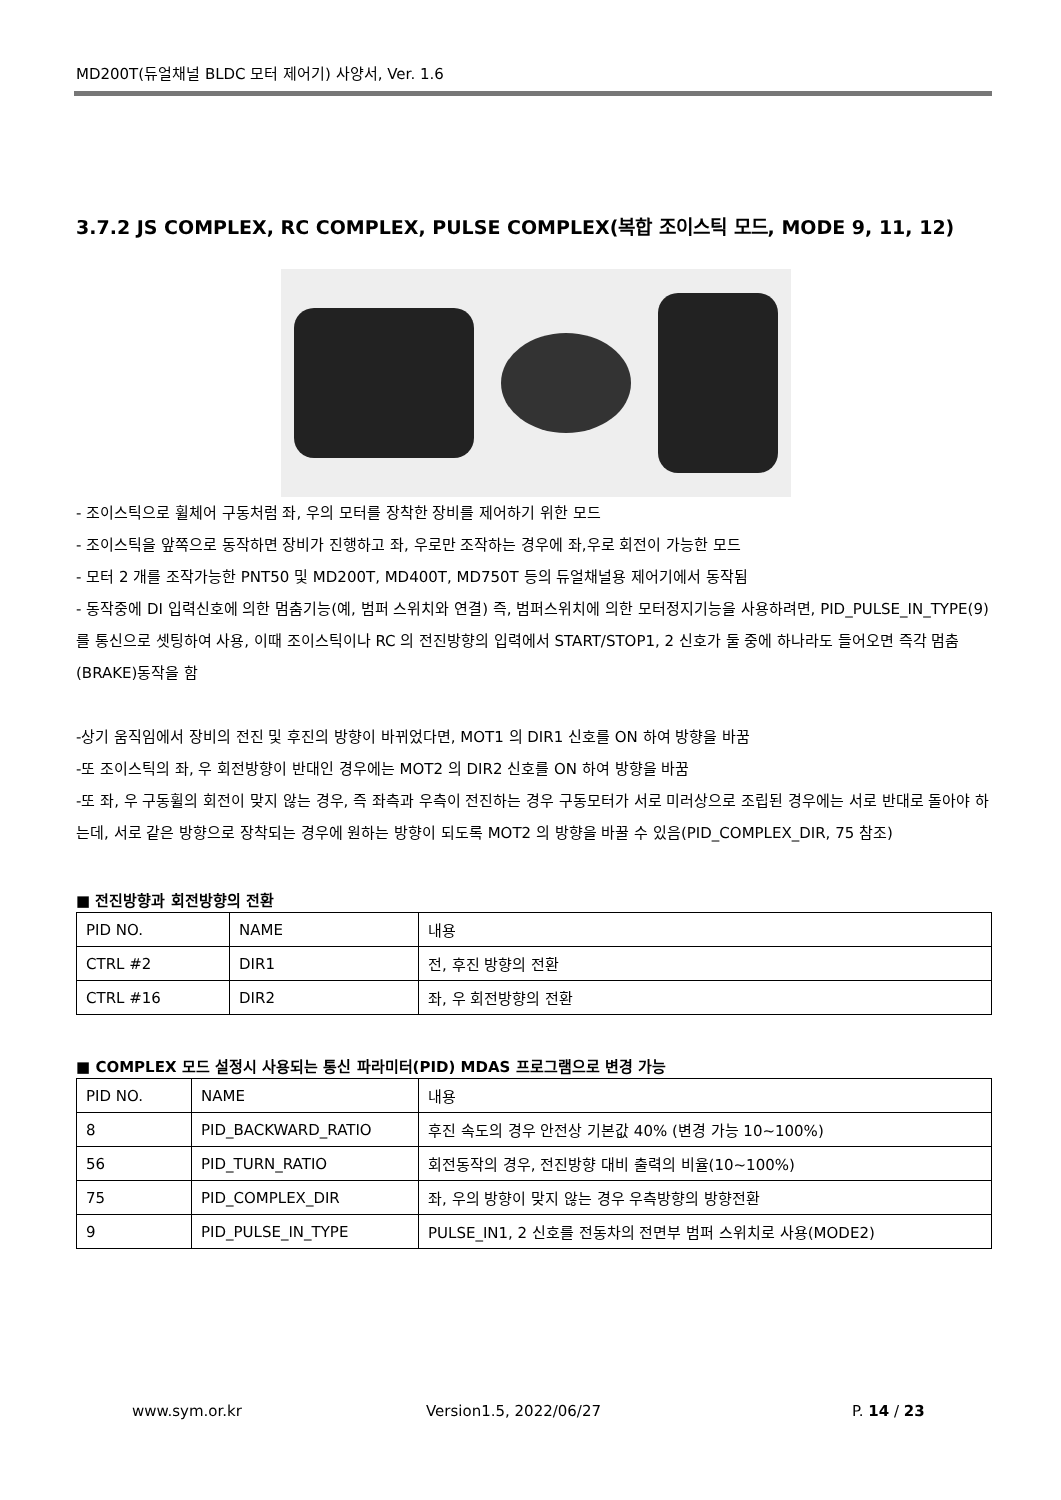MD200T(듀얼채널 BLDC 모터 제어기) 사양서, Ver. 1.6
3.7.2 JS COMPLEX, RC COMPLEX, PULSE COMPLEX(복합 조이스틱 모드, MODE 9, 11, 12)
- 조이스틱으로 휠체어 구동처럼 좌, 우의 모터를 장착한 장비를 제어하기 위한 모드
- 조이스틱을 앞쪽으로 동작하면 장비가 진행하고 좌, 우로만 조작하는 경우에 좌,우로 회전이 가능한 모드
- 모터 2 개를 조작가능한 PNT50 및 MD200T, MD400T, MD750T 등의 듀얼채널용 제어기에서 동작됨
- 동작중에 DI 입력신호에 의한 멈춤기능(예, 범퍼 스위치와 연결) 즉, 범퍼스위치에 의한 모터정지기능을 사용하려면, PID_PULSE_IN_TYPE(9) 를 통신으로 셋팅하여 사용, 이때 조이스틱이나 RC 의 전진방향의 입력에서 START/STOP1, 2 신호가 둘 중에 하나라도 들어오면 즉각 멈춤(BRAKE)동작을 함
-상기 움직임에서 장비의 전진 및 후진의 방향이 바뀌었다면, MOT1 의 DIR1 신호를 ON 하여 방향을 바꿈
-또 조이스틱의 좌, 우 회전방향이 반대인 경우에는 MOT2 의 DIR2 신호를 ON 하여 방향을 바꿈
-또 좌, 우 구동휠의 회전이 맞지 않는 경우, 즉 좌측과 우측이 전진하는 경우 구동모터가 서로 미러상으로 조립된 경우에는 서로 반대로 돌아야 하는데, 서로 같은 방향으로 장착되는 경우에 원하는 방향이 되도록 MOT2 의 방향을 바꿀 수 있음(PID_COMPLEX_DIR, 75 참조)
■ 전진방향과 회전방향의 전환
| PID NO. | NAME | 내용 |
| CTRL #2 | DIR1 | 전, 후진 방향의 전환 |
| CTRL #16 | DIR2 | 좌, 우 회전방향의 전환 |
■ COMPLEX 모드 설정시 사용되는 통신 파라미터(PID) MDAS 프로그램으로 변경 가능
| PID NO. | NAME | 내용 |
| 8 | PID_BACKWARD_RATIO | 후진 속도의 경우 안전상 기본값 40% (변경 가능 10~100%) |
| 56 | PID_TURN_RATIO | 회전동작의 경우, 전진방향 대비 출력의 비율(10~100%) |
| 75 | PID_COMPLEX_DIR | 좌, 우의 방향이 맞지 않는 경우 우측방향의 방향전환 |
| 9 | PID_PULSE_IN_TYPE | PULSE_IN1, 2 신호를 전동차의 전면부 범퍼 스위치로 사용(MODE2) |
www.sym.or.kr Version1.5, 2022/06/27 P. 14 / 23